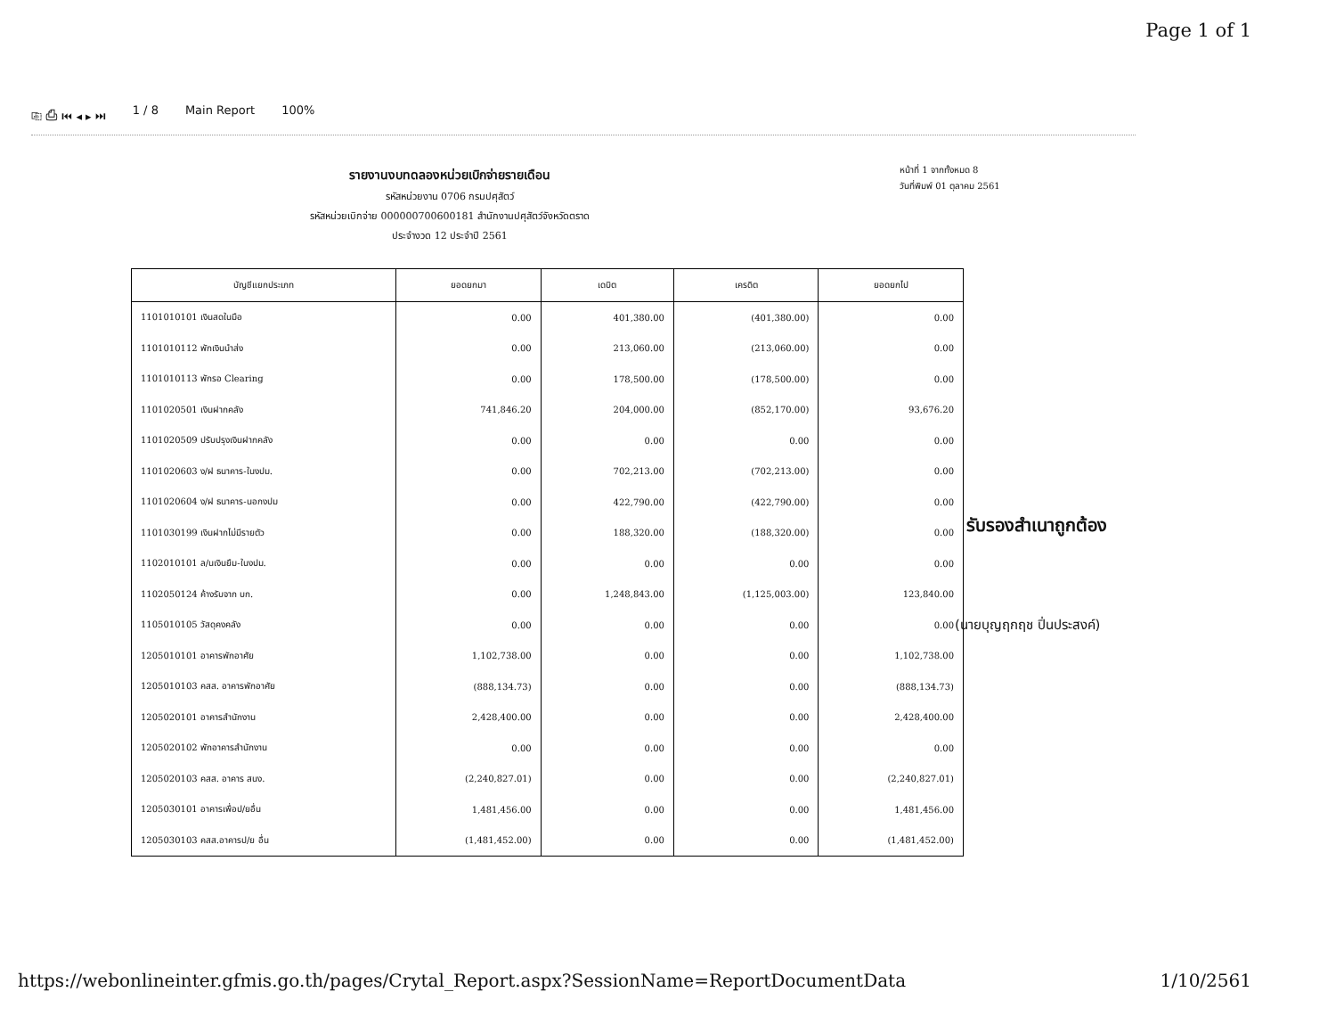Page 1 of 1
⎘ ⎙ ⏮ ◂ ▸ ⏭ 1 / 8 Main Report 100%
รายงานงบทดลองหน่วยเบิกจ่ายรายเดือน
รหัสหน่วยงาน 0706 กรมปศุสัตว์
รหัสหน่วยเบิกจ่าย 000000700600181 สำนักงานปศุสัตว์จังหวัดตราด
ประจำงวด 12 ประจำปี 2561
หน้าที่ 1 จากทั้งหมด 8
วันที่พิมพ์ 01 ตุลาคม 2561
| บัญชีแยกประเภท | ยอดยกมา | เดบิต | เครดิต | ยอดยกไป |
| --- | --- | --- | --- | --- |
| 1101010101 เงินสดในมือ | 0.00 | 401,380.00 | (401,380.00) | 0.00 |
| 1101010112 พักเงินนำส่ง | 0.00 | 213,060.00 | (213,060.00) | 0.00 |
| 1101010113 พักรอ Clearing | 0.00 | 178,500.00 | (178,500.00) | 0.00 |
| 1101020501 เงินฝากคลัง | 741,846.20 | 204,000.00 | (852,170.00) | 93,676.20 |
| 1101020509 ปรับปรุงเงินฝากคลัง | 0.00 | 0.00 | 0.00 | 0.00 |
| 1101020603 ง/ฝ ธนาคาร-ในงปม. | 0.00 | 702,213.00 | (702,213.00) | 0.00 |
| 1101020604 ง/ฝ ธนาคาร-นอกงปม | 0.00 | 422,790.00 | (422,790.00) | 0.00 |
| 1101030199 เงินฝากไม่มีรายตัว | 0.00 | 188,320.00 | (188,320.00) | 0.00 |
| 1102010101 ล/นเงินยืม-ในงปม. | 0.00 | 0.00 | 0.00 | 0.00 |
| 1102050124 ค้างรับจาก บก. | 0.00 | 1,248,843.00 | (1,125,003.00) | 123,840.00 |
| 1105010105 วัสดุคงคลัง | 0.00 | 0.00 | 0.00 | 0.00 |
| 1205010101 อาคารพักอาศัย | 1,102,738.00 | 0.00 | 0.00 | 1,102,738.00 |
| 1205010103 คสส. อาคารพักอาศัย | (888,134.73) | 0.00 | 0.00 | (888,134.73) |
| 1205020101 อาคารสำนักงาน | 2,428,400.00 | 0.00 | 0.00 | 2,428,400.00 |
| 1205020102 พักอาคารสำนักงาน | 0.00 | 0.00 | 0.00 | 0.00 |
| 1205020103 คสส. อาคาร สนง. | (2,240,827.01) | 0.00 | 0.00 | (2,240,827.01) |
| 1205030101 อาคารเพื่อป/ยอื่น | 1,481,456.00 | 0.00 | 0.00 | 1,481,456.00 |
| 1205030103 คสส.อาคารป/ย อื่น | (1,481,452.00) | 0.00 | 0.00 | (1,481,452.00) |
รับรองสำเนาถูกต้อง
(นายบุญฤกฤช ปิ่นประสงค์)
https://webonlineinter.gfmis.go.th/pages/Crytal_Report.aspx?SessionName=ReportDocumentData 1/10/2561